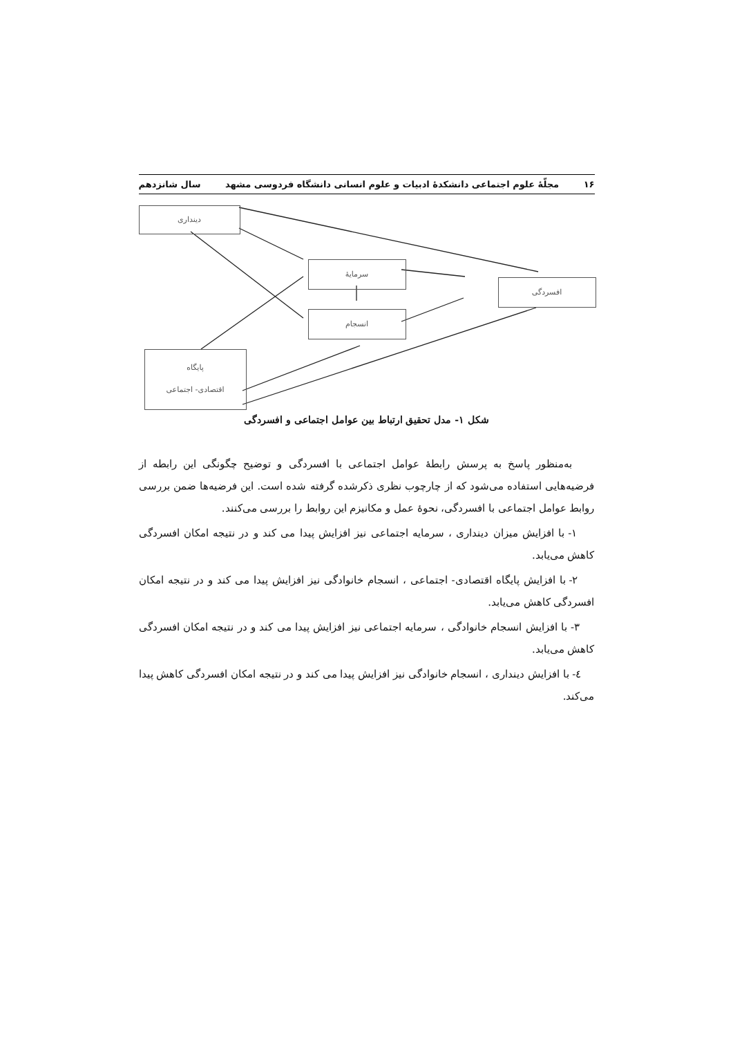۱۶ مجلّهٔ علوم اجتماعی دانشکدهٔ ادبیات و علوم انسانی دانشگاه فردوسی مشهد سال شانزدهم
دینداری
سرمایهٔ
انسجام
افسردگی
پایگاه
اقتصادی- اجتماعی
شکل ۱- مدل تحقیق ارتباط بین عوامل اجتماعی و افسردگی
به‌منظور پاسخ به پرسش رابطهٔ عوامل اجتماعی با افسردگی و توضیح چگونگی این رابطه از فرضیه‌هایی استفاده می‌شود که از چارچوب نظری ذکرشده گرفته شده است. این فرضیه‌ها ضمن بررسی روابط عوامل اجتماعی با افسردگی، نحوهٔ عمل و مکانیزم این روابط را بررسی می‌کنند.
۱- با افزایش میزان دینداری ، سرمایه اجتماعی نیز افزایش پیدا می کند و در نتیجه امکان افسردگی کاهش می‌یابد.
۲- با افزایش پایگاه اقتصادی- اجتماعی ، انسجام خانوادگی نیز افزایش پیدا می کند و در نتیجه امکان افسردگی کاهش می‌یابد.
۳- با افزایش انسجام خانوادگی ، سرمایه اجتماعی نیز افزایش پیدا می کند و در نتیجه امکان افسردگی کاهش می‌یابد.
٤- با افزایش دینداری ، انسجام خانوادگی نیز افزایش پیدا می کند و در نتیجه امکان افسردگی کاهش پیدا می‌کند.